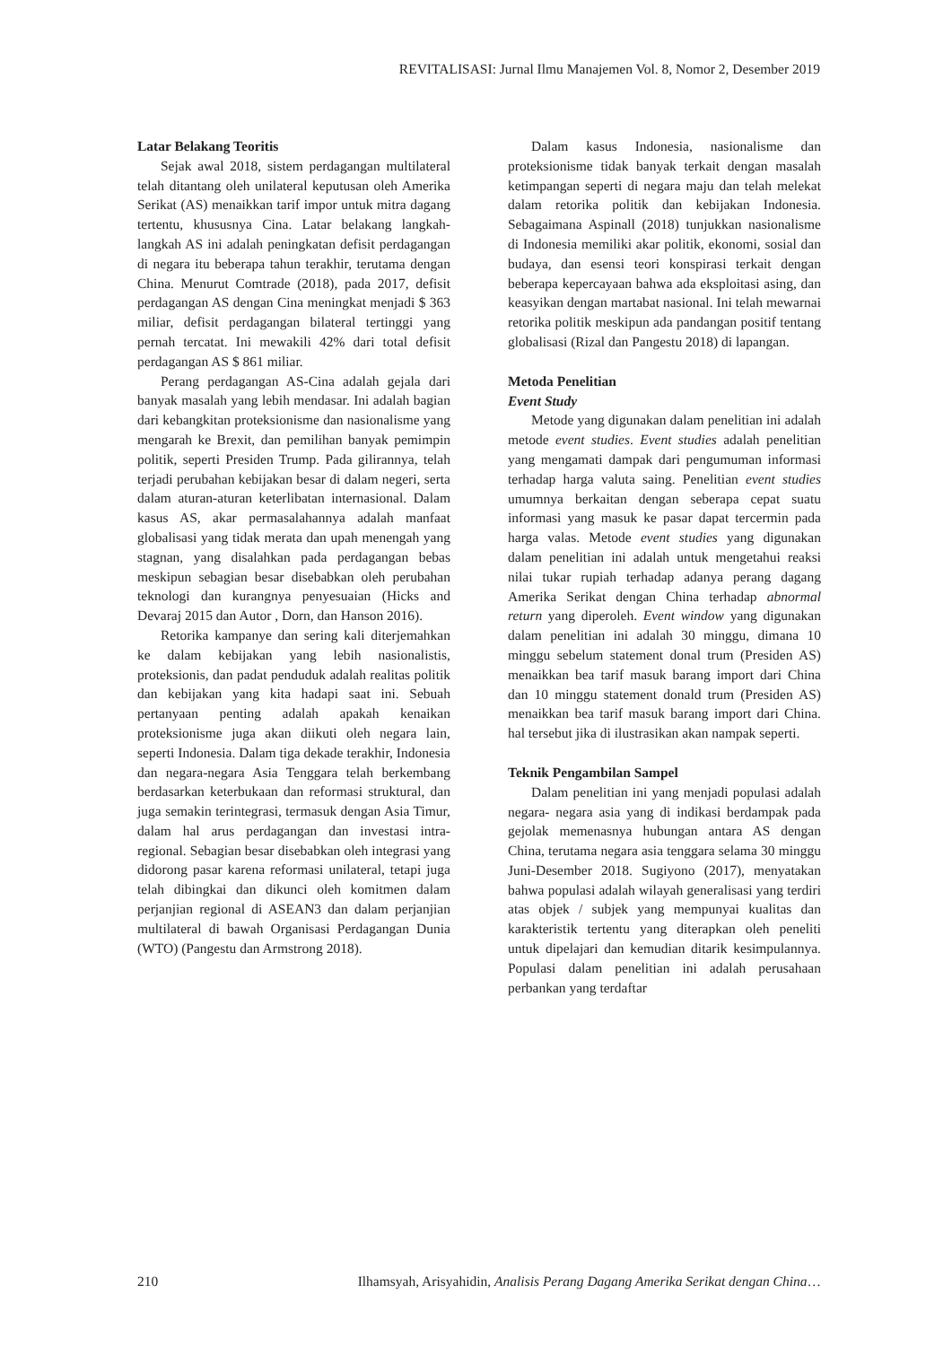REVITALISASI: Jurnal Ilmu Manajemen Vol. 8, Nomor 2, Desember 2019
Latar Belakang Teoritis
Sejak awal 2018, sistem perdagangan multilateral telah ditantang oleh unilateral keputusan oleh Amerika Serikat (AS) menaikkan tarif impor untuk mitra dagang tertentu, khususnya Cina. Latar belakang langkah-langkah AS ini adalah peningkatan defisit perdagangan di negara itu beberapa tahun terakhir, terutama dengan China. Menurut Comtrade (2018), pada 2017, defisit perdagangan AS dengan Cina meningkat menjadi $ 363 miliar, defisit perdagangan bilateral tertinggi yang pernah tercatat. Ini mewakili 42% dari total defisit perdagangan AS $ 861 miliar.
Perang perdagangan AS-Cina adalah gejala dari banyak masalah yang lebih mendasar. Ini adalah bagian dari kebangkitan proteksionisme dan nasionalisme yang mengarah ke Brexit, dan pemilihan banyak pemimpin politik, seperti Presiden Trump. Pada gilirannya, telah terjadi perubahan kebijakan besar di dalam negeri, serta dalam aturan-aturan keterlibatan internasional. Dalam kasus AS, akar permasalahannya adalah manfaat globalisasi yang tidak merata dan upah menengah yang stagnan, yang disalahkan pada perdagangan bebas meskipun sebagian besar disebabkan oleh perubahan teknologi dan kurangnya penyesuaian (Hicks and Devaraj 2015 dan Autor , Dorn, dan Hanson 2016).
Retorika kampanye dan sering kali diterjemahkan ke dalam kebijakan yang lebih nasionalistis, proteksionis, dan padat penduduk adalah realitas politik dan kebijakan yang kita hadapi saat ini. Sebuah pertanyaan penting adalah apakah kenaikan proteksionisme juga akan diikuti oleh negara lain, seperti Indonesia. Dalam tiga dekade terakhir, Indonesia dan negara-negara Asia Tenggara telah berkembang berdasarkan keterbukaan dan reformasi struktural, dan juga semakin terintegrasi, termasuk dengan Asia Timur, dalam hal arus perdagangan dan investasi intra-regional. Sebagian besar disebabkan oleh integrasi yang didorong pasar karena reformasi unilateral, tetapi juga telah dibingkai dan dikunci oleh komitmen dalam perjanjian regional di ASEAN3 dan dalam perjanjian multilateral di bawah Organisasi Perdagangan Dunia (WTO) (Pangestu dan Armstrong 2018).
Dalam kasus Indonesia, nasionalisme dan proteksionisme tidak banyak terkait dengan masalah ketimpangan seperti di negara maju dan telah melekat dalam retorika politik dan kebijakan Indonesia. Sebagaimana Aspinall (2018) tunjukkan nasionalisme di Indonesia memiliki akar politik, ekonomi, sosial dan budaya, dan esensi teori konspirasi terkait dengan beberapa kepercayaan bahwa ada eksploitasi asing, dan keasyikan dengan martabat nasional. Ini telah mewarnai retorika politik meskipun ada pandangan positif tentang globalisasi (Rizal dan Pangestu 2018) di lapangan.
Metoda Penelitian
Event Study
Metode yang digunakan dalam penelitian ini adalah metode event studies. Event studies adalah penelitian yang mengamati dampak dari pengumuman informasi terhadap harga valuta saing. Penelitian event studies umumnya berkaitan dengan seberapa cepat suatu informasi yang masuk ke pasar dapat tercermin pada harga valas. Metode event studies yang digunakan dalam penelitian ini adalah untuk mengetahui reaksi nilai tukar rupiah terhadap adanya perang dagang Amerika Serikat dengan China terhadap abnormal return yang diperoleh. Event window yang digunakan dalam penelitian ini adalah 30 minggu, dimana 10 minggu sebelum statement donal trum (Presiden AS) menaikkan bea tarif masuk barang import dari China dan 10 minggu statement donald trum (Presiden AS) menaikkan bea tarif masuk barang import dari China. hal tersebut jika di ilustrasikan akan nampak seperti.
Teknik Pengambilan Sampel
Dalam penelitian ini yang menjadi populasi adalah negara- negara asia yang di indikasi berdampak pada gejolak memenasnya hubungan antara AS dengan China, terutama negara asia tenggara selama 30 minggu Juni-Desember 2018. Sugiyono (2017), menyatakan bahwa populasi adalah wilayah generalisasi yang terdiri atas objek / subjek yang mempunyai kualitas dan karakteristik tertentu yang diterapkan oleh peneliti untuk dipelajari dan kemudian ditarik kesimpulannya. Populasi dalam penelitian ini adalah perusahaan perbankan yang terdaftar
210 Ilhamsyah, Arisyahidin, Analisis Perang Dagang Amerika Serikat dengan China…